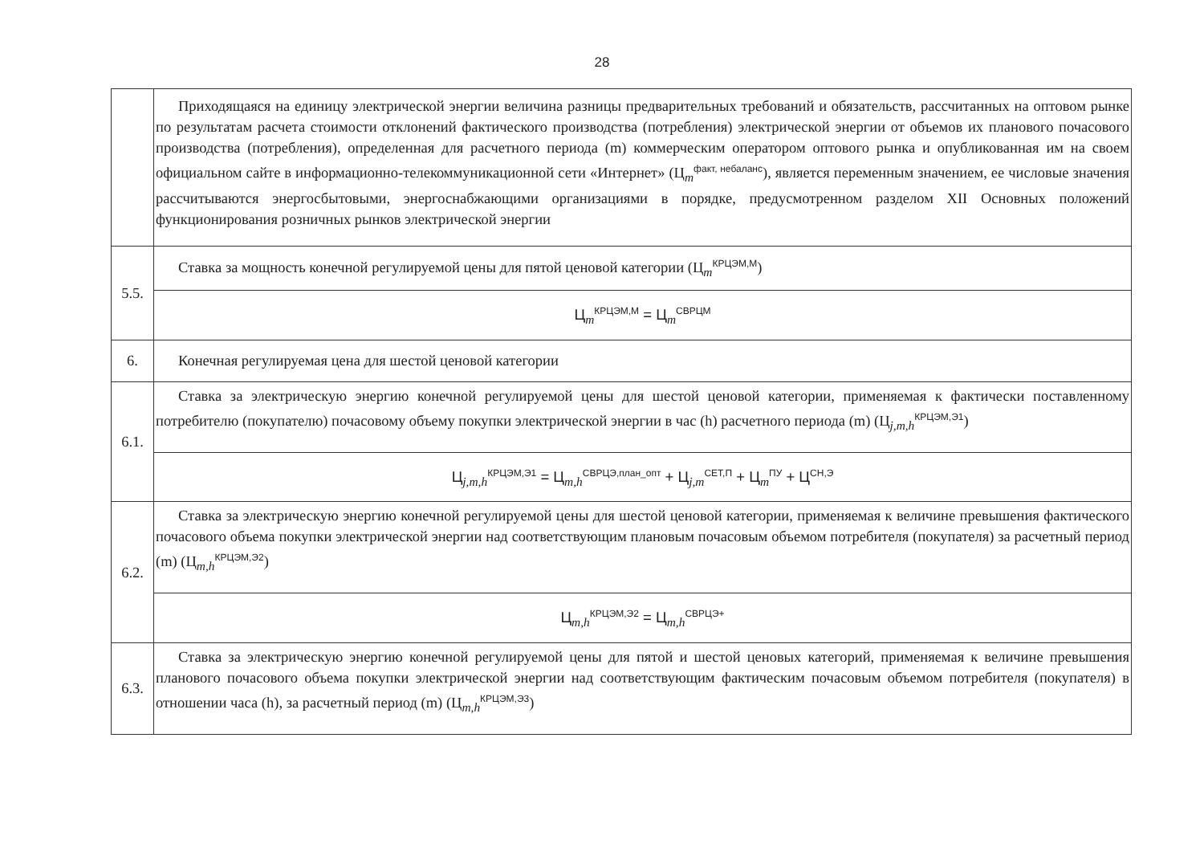28
| | Приходящаяся на единицу электрической энергии величина разницы предварительных требований и обязательств, рассчитанных на оптовом рынке по результатам расчета стоимости отклонений фактического производства (потребления) электрической энергии от объемов их планового почасового производства (потребления), определенная для расчетного периода (m) коммерческим оператором оптового рынка и опубликованная им на своем официальном сайте в информационно-телекоммуникационной сети «Интернет» (Ц<sub>m</sub><sup>факт, небаланс</sup>), является переменным значением, ее числовые значения рассчитываются энергосбытовыми, энергоснабжающими организациями в порядке, предусмотренном разделом XII Основных положений функционирования розничных рынков электрической энергии |
| 5.5. | Ставка за мощность конечной регулируемой цены для пятой ценовой категории (Ц<sub>m</sub><sup>КРЦЭМ,М</sup>) |
| | Ц<sub>m</sub><sup>КРЦЭМ,М</sup> = Ц<sub>m</sub><sup>СВРЦМ</sup> |
| 6. | Конечная регулируемая цена для шестой ценовой категории |
| 6.1. | Ставка за электрическую энергию конечной регулируемой цены для шестой ценовой категории, применяемая к фактически поставленному потребителю (покупателю) почасовому объему покупки электрической энергии в час (h) расчетного периода (m) (Ц<sub>j,m,h</sub><sup>КРЦЭМ,Э1</sup>) |
| | Ц<sub>j,m,h</sub><sup>КРЦЭМ,Э1</sup> = Ц<sub>m,h</sub><sup>СВРЦЭ,план_опт</sup> + Ц<sub>j,m</sub><sup>СЕТ,П</sup> + Ц<sub>m</sub><sup>ПУ</sup> + Ц<sup>СН,Э</sup> |
| 6.2. | Ставка за электрическую энергию конечной регулируемой цены для шестой ценовой категории, применяемая к величине превышения фактического почасового объема покупки электрической энергии над соответствующим плановым почасовым объемом потребителя (покупателя) за расчетный период (m) (Ц<sub>m,h</sub><sup>КРЦЭМ,Э2</sup>) |
| | Ц<sub>m,h</sub><sup>КРЦЭМ,Э2</sup> = Ц<sub>m,h</sub><sup>СВРЦЭ+</sup> |
| 6.3. | Ставка за электрическую энергию конечной регулируемой цены для пятой и шестой ценовых категорий, применяемая к величине превышения планового почасового объема покупки электрической энергии над соответствующим фактическим почасовым объемом потребителя (покупателя) в отношении часа (h), за расчетный период (m) (Ц<sub>m,h</sub><sup>КРЦЭМ,Э3</sup>) |